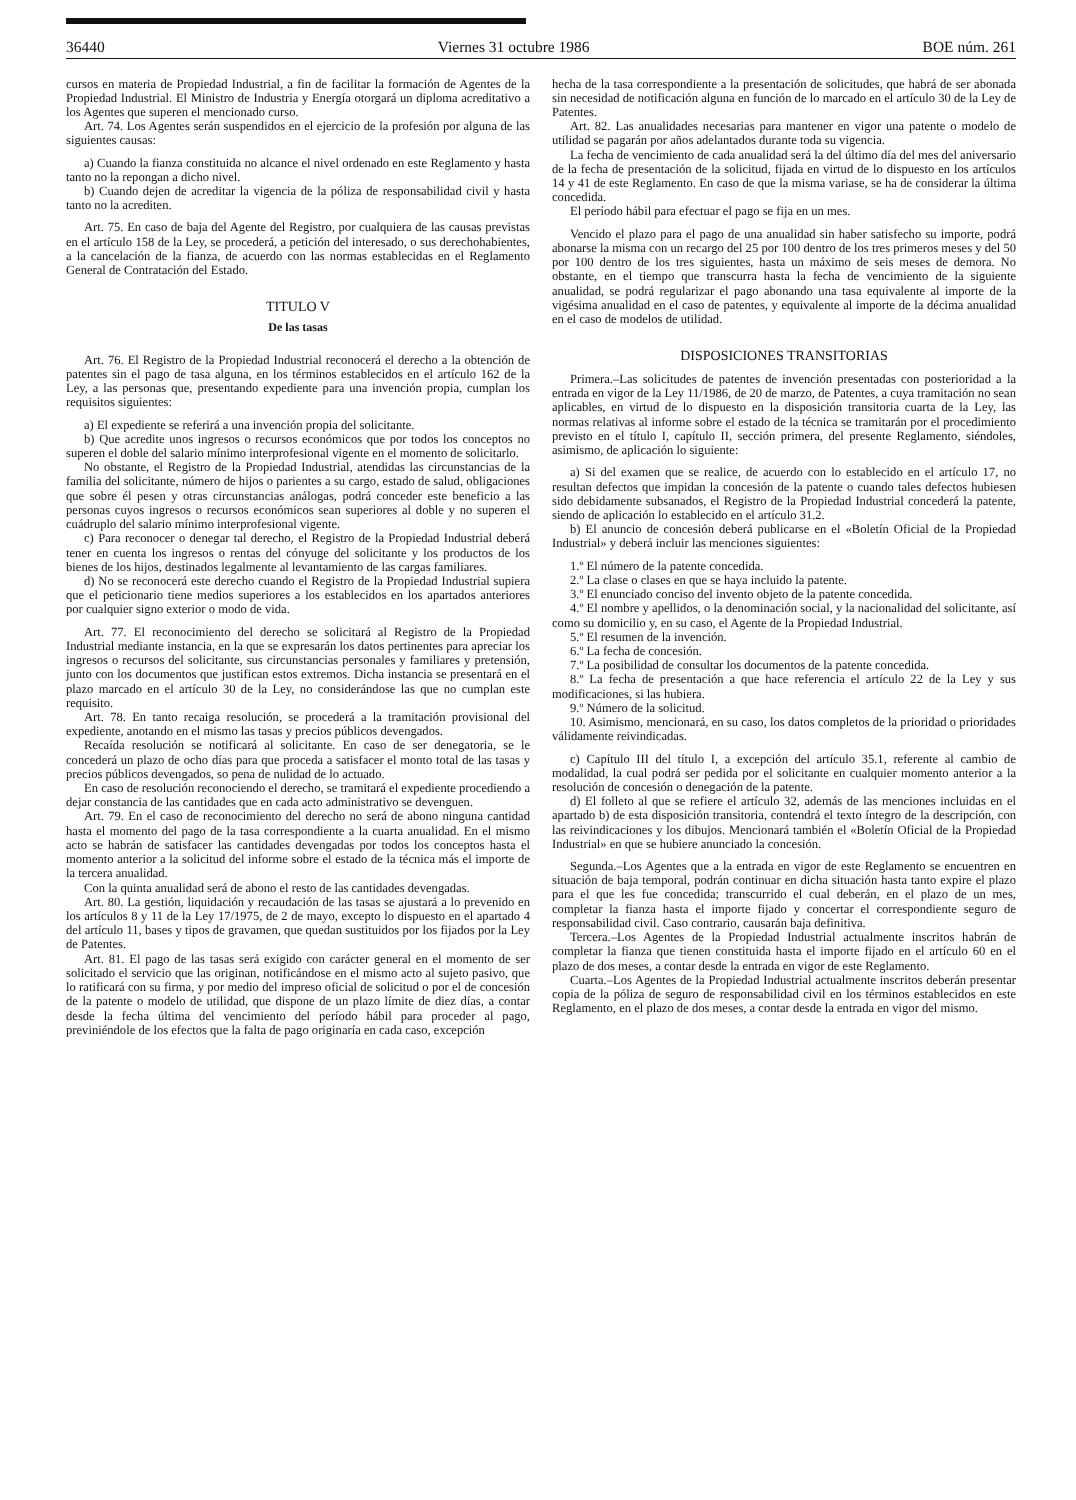36440 Viernes 31 octubre 1986 BOE núm. 261
cursos en materia de Propiedad Industrial, a fin de facilitar la formación de Agentes de la Propiedad Industrial. El Ministro de Industria y Energía otorgará un diploma acreditativo a los Agentes que superen el mencionado curso.
Art. 74. Los Agentes serán suspendidos en el ejercicio de la profesión por alguna de las siguientes causas:
a) Cuando la fianza constituida no alcance el nivel ordenado en este Reglamento y hasta tanto no la repongan a dicho nivel.
b) Cuando dejen de acreditar la vigencia de la póliza de responsabilidad civil y hasta tanto no la acrediten.
Art. 75. En caso de baja del Agente del Registro, por cualquiera de las causas previstas en el artículo 158 de la Ley, se procederá, a petición del interesado, o sus derechohabientes, a la cancelación de la fianza, de acuerdo con las normas establecidas en el Reglamento General de Contratación del Estado.
TITULO V
De las tasas
Art. 76. El Registro de la Propiedad Industrial reconocerá el derecho a la obtención de patentes sin el pago de tasa alguna, en los términos establecidos en el artículo 162 de la Ley, a las personas que, presentando expediente para una invención propia, cumplan los requisitos siguientes:
a) El expediente se referirá a una invención propia del solicitante.
b) Que acredite unos ingresos o recursos económicos que por todos los conceptos no superen el doble del salario mínimo interprofesional vigente en el momento de solicitarlo.
No obstante, el Registro de la Propiedad Industrial, atendidas las circunstancias de la familia del solicitante, número de hijos o parientes a su cargo, estado de salud, obligaciones que sobre él pesen y otras circunstancias análogas, podrá conceder este beneficio a las personas cuyos ingresos o recursos económicos sean superiores al doble y no superen el cuádruplo del salario mínimo interprofesional vigente.
c) Para reconocer o denegar tal derecho, el Registro de la Propiedad Industrial deberá tener en cuenta los ingresos o rentas del cónyuge del solicitante y los productos de los bienes de los hijos, destinados legalmente al levantamiento de las cargas familiares.
d) No se reconocerá este derecho cuando el Registro de la Propiedad Industrial supiera que el peticionario tiene medios superiores a los establecidos en los apartados anteriores por cualquier signo exterior o modo de vida.
Art. 77. El reconocimiento del derecho se solicitará al Registro de la Propiedad Industrial mediante instancia, en la que se expresarán los datos pertinentes para apreciar los ingresos o recursos del solicitante, sus circunstancias personales y familiares y pretensión, junto con los documentos que justifican estos extremos. Dicha instancia se presentará en el plazo marcado en el artículo 30 de la Ley, no considerándose las que no cumplan este requisito.
Art. 78. En tanto recaiga resolución, se procederá a la tramitación provisional del expediente, anotando en el mismo las tasas y precios públicos devengados.
Recaída resolución se notificará al solicitante. En caso de ser denegatoria, se le concederá un plazo de ocho días para que proceda a satisfacer el monto total de las tasas y precios públicos devengados, so pena de nulidad de lo actuado.
En caso de resolución reconociendo el derecho, se tramitará el expediente procediendo a dejar constancia de las cantidades que en cada acto administrativo se devenguen.
Art. 79. En el caso de reconocimiento del derecho no será de abono ninguna cantidad hasta el momento del pago de la tasa correspondiente a la cuarta anualidad. En el mismo acto se habrán de satisfacer las cantidades devengadas por todos los conceptos hasta el momento anterior a la solicitud del informe sobre el estado de la técnica más el importe de la tercera anualidad.
Con la quinta anualidad será de abono el resto de las cantidades devengadas.
Art. 80. La gestión, liquidación y recaudación de las tasas se ajustará a lo prevenido en los artículos 8 y 11 de la Ley 17/1975, de 2 de mayo, excepto lo dispuesto en el apartado 4 del artículo 11, bases y tipos de gravamen, que quedan sustituidos por los fijados por la Ley de Patentes.
Art. 81. El pago de las tasas será exigido con carácter general en el momento de ser solicitado el servicio que las originan, notificándose en el mismo acto al sujeto pasivo, que lo ratificará con su firma, y por medio del impreso oficial de solicitud o por el de concesión de la patente o modelo de utilidad, que dispone de un plazo límite de diez días, a contar desde la fecha última del vencimiento del período hábil para proceder al pago, previniéndole de los efectos que la falta de pago originaría en cada caso, excepción
hecha de la tasa correspondiente a la presentación de solicitudes, que habrá de ser abonada sin necesidad de notificación alguna en función de lo marcado en el artículo 30 de la Ley de Patentes.
Art. 82. Las anualidades necesarias para mantener en vigor una patente o modelo de utilidad se pagarán por años adelantados durante toda su vigencia.
La fecha de vencimiento de cada anualidad será la del último día del mes del aniversario de la fecha de presentación de la solicitud, fijada en virtud de lo dispuesto en los artículos 14 y 41 de este Reglamento. En caso de que la misma variase, se ha de considerar la última concedida.
El período hábil para efectuar el pago se fija en un mes.
Vencido el plazo para el pago de una anualidad sin haber satisfecho su importe, podrá abonarse la misma con un recargo del 25 por 100 dentro de los tres primeros meses y del 50 por 100 dentro de los tres siguientes, hasta un máximo de seis meses de demora. No obstante, en el tiempo que transcurra hasta la fecha de vencimiento de la siguiente anualidad, se podrá regularizar el pago abonando una tasa equivalente al importe de la vigésima anualidad en el caso de patentes, y equivalente al importe de la décima anualidad en el caso de modelos de utilidad.
DISPOSICIONES TRANSITORIAS
Primera.–Las solicitudes de patentes de invención presentadas con posterioridad a la entrada en vigor de la Ley 11/1986, de 20 de marzo, de Patentes, a cuya tramitación no sean aplicables, en virtud de lo dispuesto en la disposición transitoria cuarta de la Ley, las normas relativas al informe sobre el estado de la técnica se tramitarán por el procedimiento previsto en el título I, capítulo II, sección primera, del presente Reglamento, siéndoles, asimismo, de aplicación lo siguiente:
a) Si del examen que se realice, de acuerdo con lo establecido en el artículo 17, no resultan defectos que impidan la concesión de la patente o cuando tales defectos hubiesen sido debidamente subsanados, el Registro de la Propiedad Industrial concederá la patente, siendo de aplicación lo establecido en el artículo 31.2.
b) El anuncio de concesión deberá publicarse en el «Boletín Oficial de la Propiedad Industrial» y deberá incluir las menciones siguientes:
1.º El número de la patente concedida.
2.º La clase o clases en que se haya incluido la patente.
3.º El enunciado conciso del invento objeto de la patente concedida.
4.º El nombre y apellidos, o la denominación social, y la nacionalidad del solicitante, así como su domicilio y, en su caso, el Agente de la Propiedad Industrial.
5.º El resumen de la invención.
6.º La fecha de concesión.
7.º La posibilidad de consultar los documentos de la patente concedida.
8.º La fecha de presentación a que hace referencia el artículo 22 de la Ley y sus modificaciones, si las hubiera.
9.º Número de la solicitud.
10. Asimismo, mencionará, en su caso, los datos completos de la prioridad o prioridades válidamente reivindicadas.
c) Capítulo III del título I, a excepción del artículo 35.1, referente al cambio de modalidad, la cual podrá ser pedida por el solicitante en cualquier momento anterior a la resolución de concesión o denegación de la patente.
d) El folleto al que se refiere el artículo 32, además de las menciones incluidas en el apartado b) de esta disposición transitoria, contendrá el texto íntegro de la descripción, con las reivindicaciones y los dibujos. Mencionará también el «Boletín Oficial de la Propiedad Industrial» en que se hubiere anunciado la concesión.
Segunda.–Los Agentes que a la entrada en vigor de este Reglamento se encuentren en situación de baja temporal, podrán continuar en dicha situación hasta tanto expire el plazo para el que les fue concedida; transcurrido el cual deberán, en el plazo de un mes, completar la fianza hasta el importe fijado y concertar el correspondiente seguro de responsabilidad civil. Caso contrario, causarán baja definitiva.
Tercera.–Los Agentes de la Propiedad Industrial actualmente inscritos habrán de completar la fianza que tienen constituida hasta el importe fijado en el artículo 60 en el plazo de dos meses, a contar desde la entrada en vigor de este Reglamento.
Cuarta.–Los Agentes de la Propiedad Industrial actualmente inscritos deberán presentar copia de la póliza de seguro de responsabilidad civil en los términos establecidos en este Reglamento, en el plazo de dos meses, a contar desde la entrada en vigor del mismo.